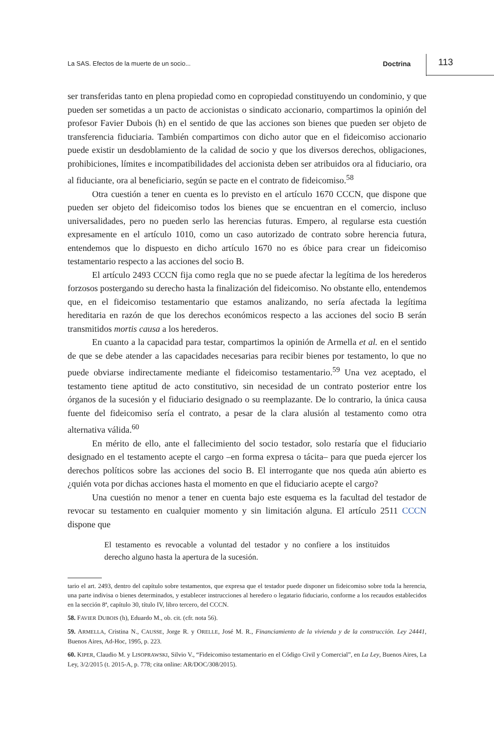La SAS. Efectos de la muerte de un socio... Doctrina 113
ser transferidas tanto en plena propiedad como en copropiedad constituyendo un condominio, y que pueden ser sometidas a un pacto de accionistas o sindicato accionario, compartimos la opinión del profesor Favier Dubois (h) en el sentido de que las acciones son bienes que pueden ser objeto de transferencia fiduciaria. También compartimos con dicho autor que en el fideicomiso accionario puede existir un desdoblamiento de la calidad de socio y que los diversos derechos, obligaciones, prohibiciones, límites e incompatibilidades del accionista deben ser atribuidos ora al fiduciario, ora al fiduciante, ora al beneficiario, según se pacte en el contrato de fideicomiso.<sup>58</sup>
Otra cuestión a tener en cuenta es lo previsto en el artículo 1670 CCCN, que dispone que pueden ser objeto del fideicomiso todos los bienes que se encuentran en el comercio, incluso universalidades, pero no pueden serlo las herencias futuras. Empero, al regularse esta cuestión expresamente en el artículo 1010, como un caso autorizado de contrato sobre herencia futura, entendemos que lo dispuesto en dicho artículo 1670 no es óbice para crear un fideicomiso testamentario respecto a las acciones del socio B.
El artículo 2493 CCCN fija como regla que no se puede afectar la legítima de los herederos forzosos postergando su derecho hasta la finalización del fideicomiso. No obstante ello, entendemos que, en el fideicomiso testamentario que estamos analizando, no sería afectada la legítima hereditaria en razón de que los derechos económicos respecto a las acciones del socio B serán transmitidos mortis causa a los herederos.
En cuanto a la capacidad para testar, compartimos la opinión de Armella et al. en el sentido de que se debe atender a las capacidades necesarias para recibir bienes por testamento, lo que no puede obviarse indirectamente mediante el fideicomiso testamentario.<sup>59</sup> Una vez aceptado, el testamento tiene aptitud de acto constitutivo, sin necesidad de un contrato posterior entre los órganos de la sucesión y el fiduciario designado o su reemplazante. De lo contrario, la única causa fuente del fideicomiso sería el contrato, a pesar de la clara alusión al testamento como otra alternativa válida.<sup>60</sup>
En mérito de ello, ante el fallecimiento del socio testador, solo restaría que el fiduciario designado en el testamento acepte el cargo –en forma expresa o tácita– para que pueda ejercer los derechos políticos sobre las acciones del socio B. El interrogante que nos queda aún abierto es ¿quién vota por dichas acciones hasta el momento en que el fiduciario acepte el cargo?
Una cuestión no menor a tener en cuenta bajo este esquema es la facultad del testador de revocar su testamento en cualquier momento y sin limitación alguna. El artículo 2511 CCCN dispone que
El testamento es revocable a voluntad del testador y no confiere a los instituidos derecho alguno hasta la apertura de la sucesión.
tario el art. 2493, dentro del capítulo sobre testamentos, que expresa que el testador puede disponer un fideicomiso sobre toda la herencia, una parte indivisa o bienes determinados, y establecer instrucciones al heredero o legatario fiduciario, conforme a los recaudos establecidos en la sección 8ª, capítulo 30, título IV, libro tercero, del CCCN.
58. FAVIER DUBOIS (h), Eduardo M., ob. cit. (cfr. nota 56).
59. ARMELLA, Cristina N., CAUSSE, Jorge R. y ORELLE, José M. R., Financiamiento de la vivienda y de la construcción. Ley 24441, Buenos Aires, Ad-Hoc, 1995, p. 223.
60. KIPER, Claudio M. y LISOPRAWSKI, Silvio V., “Fideicomiso testamentario en el Código Civil y Comercial”, en La Ley, Buenos Aires, La Ley, 3/2/2015 (t. 2015-A, p. 778; cita online: AR/DOC/308/2015).